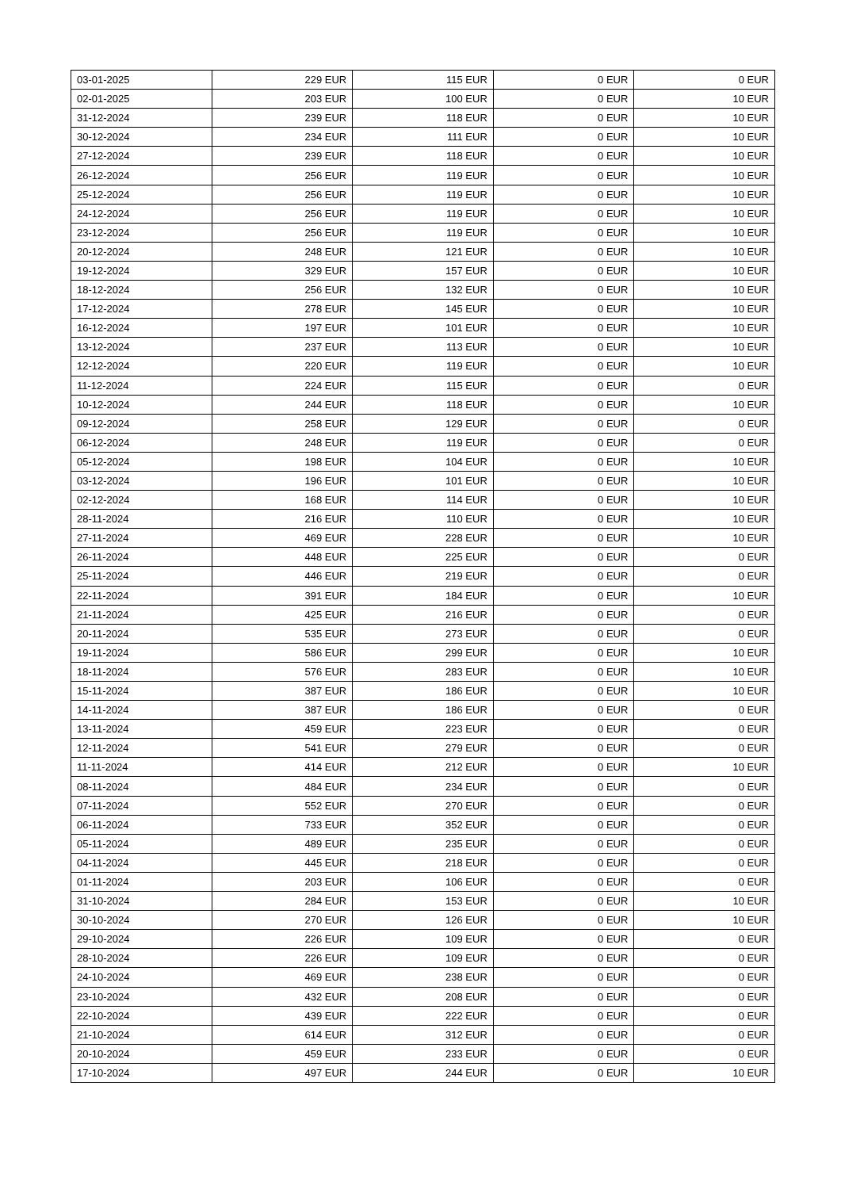| 03-01-2025 | 229 EUR | 115 EUR | 0 EUR | 0 EUR |
| 02-01-2025 | 203 EUR | 100 EUR | 0 EUR | 10 EUR |
| 31-12-2024 | 239 EUR | 118 EUR | 0 EUR | 10 EUR |
| 30-12-2024 | 234 EUR | 111 EUR | 0 EUR | 10 EUR |
| 27-12-2024 | 239 EUR | 118 EUR | 0 EUR | 10 EUR |
| 26-12-2024 | 256 EUR | 119 EUR | 0 EUR | 10 EUR |
| 25-12-2024 | 256 EUR | 119 EUR | 0 EUR | 10 EUR |
| 24-12-2024 | 256 EUR | 119 EUR | 0 EUR | 10 EUR |
| 23-12-2024 | 256 EUR | 119 EUR | 0 EUR | 10 EUR |
| 20-12-2024 | 248 EUR | 121 EUR | 0 EUR | 10 EUR |
| 19-12-2024 | 329 EUR | 157 EUR | 0 EUR | 10 EUR |
| 18-12-2024 | 256 EUR | 132 EUR | 0 EUR | 10 EUR |
| 17-12-2024 | 278 EUR | 145 EUR | 0 EUR | 10 EUR |
| 16-12-2024 | 197 EUR | 101 EUR | 0 EUR | 10 EUR |
| 13-12-2024 | 237 EUR | 113 EUR | 0 EUR | 10 EUR |
| 12-12-2024 | 220 EUR | 119 EUR | 0 EUR | 10 EUR |
| 11-12-2024 | 224 EUR | 115 EUR | 0 EUR | 0 EUR |
| 10-12-2024 | 244 EUR | 118 EUR | 0 EUR | 10 EUR |
| 09-12-2024 | 258 EUR | 129 EUR | 0 EUR | 0 EUR |
| 06-12-2024 | 248 EUR | 119 EUR | 0 EUR | 0 EUR |
| 05-12-2024 | 198 EUR | 104 EUR | 0 EUR | 10 EUR |
| 03-12-2024 | 196 EUR | 101 EUR | 0 EUR | 10 EUR |
| 02-12-2024 | 168 EUR | 114 EUR | 0 EUR | 10 EUR |
| 28-11-2024 | 216 EUR | 110 EUR | 0 EUR | 10 EUR |
| 27-11-2024 | 469 EUR | 228 EUR | 0 EUR | 10 EUR |
| 26-11-2024 | 448 EUR | 225 EUR | 0 EUR | 0 EUR |
| 25-11-2024 | 446 EUR | 219 EUR | 0 EUR | 0 EUR |
| 22-11-2024 | 391 EUR | 184 EUR | 0 EUR | 10 EUR |
| 21-11-2024 | 425 EUR | 216 EUR | 0 EUR | 0 EUR |
| 20-11-2024 | 535 EUR | 273 EUR | 0 EUR | 0 EUR |
| 19-11-2024 | 586 EUR | 299 EUR | 0 EUR | 10 EUR |
| 18-11-2024 | 576 EUR | 283 EUR | 0 EUR | 10 EUR |
| 15-11-2024 | 387 EUR | 186 EUR | 0 EUR | 10 EUR |
| 14-11-2024 | 387 EUR | 186 EUR | 0 EUR | 0 EUR |
| 13-11-2024 | 459 EUR | 223 EUR | 0 EUR | 0 EUR |
| 12-11-2024 | 541 EUR | 279 EUR | 0 EUR | 0 EUR |
| 11-11-2024 | 414 EUR | 212 EUR | 0 EUR | 10 EUR |
| 08-11-2024 | 484 EUR | 234 EUR | 0 EUR | 0 EUR |
| 07-11-2024 | 552 EUR | 270 EUR | 0 EUR | 0 EUR |
| 06-11-2024 | 733 EUR | 352 EUR | 0 EUR | 0 EUR |
| 05-11-2024 | 489 EUR | 235 EUR | 0 EUR | 0 EUR |
| 04-11-2024 | 445 EUR | 218 EUR | 0 EUR | 0 EUR |
| 01-11-2024 | 203 EUR | 106 EUR | 0 EUR | 0 EUR |
| 31-10-2024 | 284 EUR | 153 EUR | 0 EUR | 10 EUR |
| 30-10-2024 | 270 EUR | 126 EUR | 0 EUR | 10 EUR |
| 29-10-2024 | 226 EUR | 109 EUR | 0 EUR | 0 EUR |
| 28-10-2024 | 226 EUR | 109 EUR | 0 EUR | 0 EUR |
| 24-10-2024 | 469 EUR | 238 EUR | 0 EUR | 0 EUR |
| 23-10-2024 | 432 EUR | 208 EUR | 0 EUR | 0 EUR |
| 22-10-2024 | 439 EUR | 222 EUR | 0 EUR | 0 EUR |
| 21-10-2024 | 614 EUR | 312 EUR | 0 EUR | 0 EUR |
| 20-10-2024 | 459 EUR | 233 EUR | 0 EUR | 0 EUR |
| 17-10-2024 | 497 EUR | 244 EUR | 0 EUR | 10 EUR |